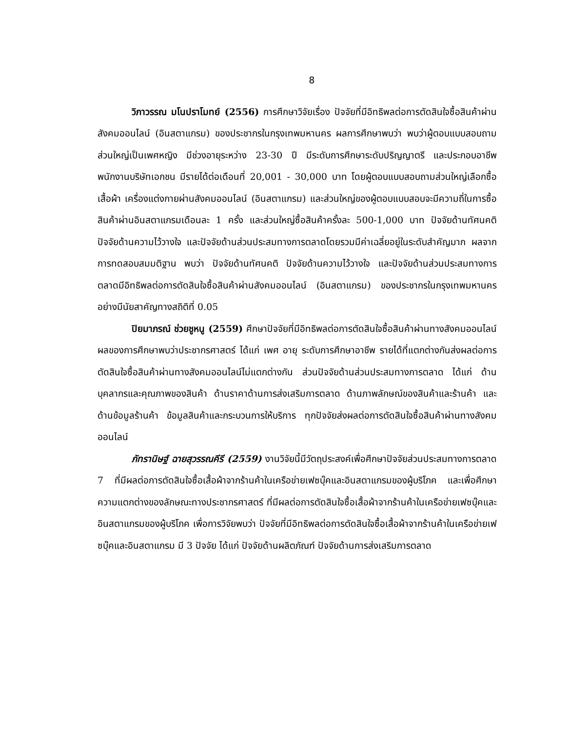8
วิภาวรรณ มโนปราโมทย์ (2556) การศึกษาวิจัยเรื่อง ปัจจัยที่มีอิทธิพลต่อการตัดสินใจซื้อสินค้าผ่านสังคมออนไลน์ (อินสตาแกรม) ของประชากรในกรุงเทพมหานคร ผลการศึกษาพบว่า พบว่าผู้ตอบแบบสอบถามส่วนใหญ่เป็นเพศหญิง มีช่วงอายุระหว่าง 23-30 ปี มีระดับการศึกษาระดับปริญญาตรี และประกอบอาชีพพนักงานบริษัทเอกชน มีรายได้ต่อเดือนที่ 20,001 - 30,000 บาท โดยผู้ตอบแบบสอบถามส่วนใหญ่เลือกซื้อเสื้อผ้า เครื่องแต่งกายผ่านสังคมออนไลน์ (อินสตาแกรม) และส่วนใหญ่ของผู้ตอบแบบสอบจะมีความถี่ในการซื้อสินค้าผ่านอินสตาแกรมเดือนละ 1 ครั้ง และส่วนใหญ่ซื้อสินค้าครั้งละ 500-1,000 บาท ปัจจัยด้านทัศนคติปัจจัยด้านความไว้วางใจ และปัจจัยด้านส่วนประสมทางการตลาดโดยรวมมีค่าเฉลี่ยอยู่ในระดับสำคัญมาก ผลจากการทดสอบสมมติฐาน พบว่า ปัจจัยด้านทัศนคติ ปัจจัยด้านความไว้วางใจ และปัจจัยด้านส่วนประสมทางการตลาดมีอิทธิพลต่อการตัดสินใจซื้อสินค้าผ่านสังคมออนไลน์ (อินสตาแกรม) ของประชากรในกรุงเทพมหานครอย่างมีนัยสาคัญทางสถิติที่ 0.05
ปิยมาภรณ์ ช่วยชูหนู (2559) ศึกษาปัจจัยที่มีอิทธิพลต่อการตัดสินใจซื้อสินค้าผ่านทางสังคมออนไลน์ ผลของการศึกษาพบว่าประชากรศาสตร์ ได้แก่ เพศ อายุ ระดับการศึกษาอาชีพ รายได้ที่แตกต่างกันส่งผลต่อการตัดสินใจซื้อสินค้าผ่านทางสังคมออนไลน์ไม่แตกต่างกัน ส่วนปัจจัยด้านส่วนประสมทางการตลาด ได้แก่ ด้านบุคลากรและคุณภาพของสินค้า ด้านราคาด้านการส่งเสริมการตลาด ด้านภาพลักษณ์ของสินค้าและร้านค้า และด้านข้อมูลร้านค้า ข้อมูลสินค้าและกระบวนการให้บริการ ทุกปัจจัยส่งผลต่อการตัดสินใจซื้อสินค้าผ่านทางสังคมออนไลน์
ภัทรานิษฐ์ ฉายสุวรรณคีรี (2559) งานวิจัยนี้มีวัตถุประสงค์เพื่อศึกษาปัจจัยส่วนประสมทางการตลาด 7 ที่มีผลต่อการตัดสินใจซื้อเสื้อผ้าจากร้านค้าในเครือข่ายเฟซบุ๊คและอินสตาแกรมของผู้บริโภค และเพื่อศึกษาความแตกต่างของลักษณะทางประชากรศาสตร์ ที่มีผลต่อการตัดสินใจซื้อเสื้อผ้าจากร้านค้าในเครือข่ายเฟซบุ๊คและอินสตาแกรมของผู้บริโภค เพื่อการวิจัยพบว่า ปัจจัยที่มีอิทธิพลต่อการตัดสินใจซื้อเสื้อผ้าจากร้านค้าในเครือข่ายเฟซบุ๊คและอินสตาแกรม มี 3 ปัจจัย ได้แก่ ปัจจัยด้านผลิตภัณฑ์ ปัจจัยด้านการส่งเสริมการตลาด